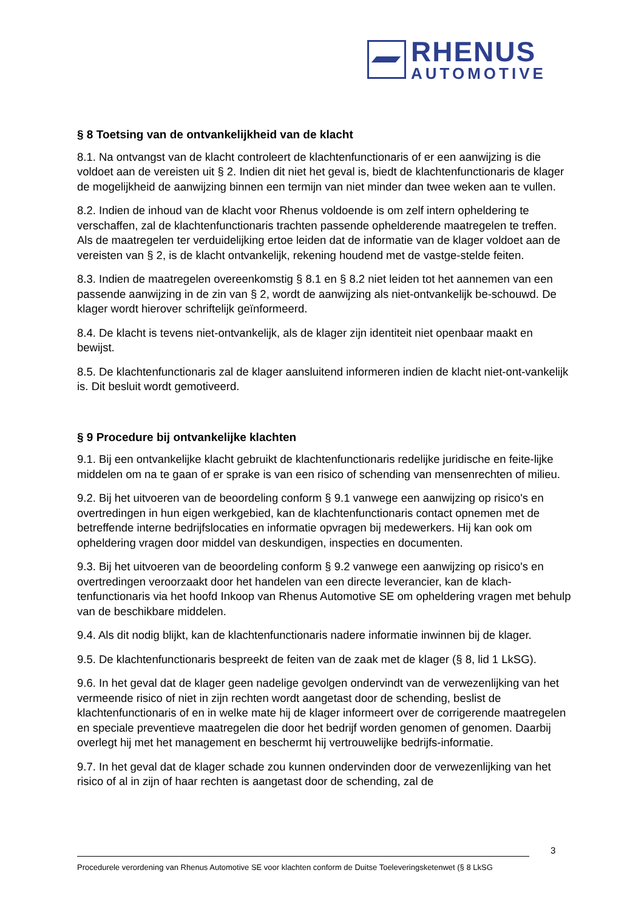RHENUS
AUTOMOTIVE
§ 8 Toetsing van de ontvankelijkheid van de klacht
8.1. Na ontvangst van de klacht controleert de klachtenfunctionaris of er een aanwijzing is die voldoet aan de vereisten uit § 2. Indien dit niet het geval is, biedt de klachtenfunctionaris de klager de mogelijkheid de aanwijzing binnen een termijn van niet minder dan twee weken aan te vullen.
8.2. Indien de inhoud van de klacht voor Rhenus voldoende is om zelf intern opheldering te verschaffen, zal de klachtenfunctionaris trachten passende ophelderende maatregelen te treffen. Als de maatregelen ter verduidelijking ertoe leiden dat de informatie van de klager voldoet aan de vereisten van § 2, is de klacht ontvankelijk, rekening houdend met de vastge-stelde feiten.
8.3. Indien de maatregelen overeenkomstig § 8.1 en § 8.2 niet leiden tot het aannemen van een passende aanwijzing in de zin van § 2, wordt de aanwijzing als niet-ontvankelijk be-schouwd. De klager wordt hierover schriftelijk geïnformeerd.
8.4. De klacht is tevens niet-ontvankelijk, als de klager zijn identiteit niet openbaar maakt en bewijst.
8.5. De klachtenfunctionaris zal de klager aansluitend informeren indien de klacht niet-ont-vankelijk is. Dit besluit wordt gemotiveerd.
§ 9 Procedure bij ontvankelijke klachten
9.1. Bij een ontvankelijke klacht gebruikt de klachtenfunctionaris redelijke juridische en feite-lijke middelen om na te gaan of er sprake is van een risico of schending van mensenrechten of milieu.
9.2. Bij het uitvoeren van de beoordeling conform § 9.1 vanwege een aanwijzing op risico's en overtredingen in hun eigen werkgebied, kan de klachtenfunctionaris contact opnemen met de betreffende interne bedrijfslocaties en informatie opvragen bij medewerkers. Hij kan ook om opheldering vragen door middel van deskundigen, inspecties en documenten.
9.3. Bij het uitvoeren van de beoordeling conform § 9.2 vanwege een aanwijzing op risico's en overtredingen veroorzaakt door het handelen van een directe leverancier, kan de klach-tenfunctionaris via het hoofd Inkoop van Rhenus Automotive SE om opheldering vragen met behulp van de beschikbare middelen.
9.4. Als dit nodig blijkt, kan de klachtenfunctionaris nadere informatie inwinnen bij de klager.
9.5. De klachtenfunctionaris bespreekt de feiten van de zaak met de klager (§ 8, lid 1 LkSG).
9.6. In het geval dat de klager geen nadelige gevolgen ondervindt van de verwezenlijking van het vermeende risico of niet in zijn rechten wordt aangetast door de schending, beslist de klachtenfunctionaris of en in welke mate hij de klager informeert over de corrigerende maatregelen en speciale preventieve maatregelen die door het bedrijf worden genomen of genomen. Daarbij overlegt hij met het management en beschermt hij vertrouwelijke bedrijfs-informatie.
9.7. In het geval dat de klager schade zou kunnen ondervinden door de verwezenlijking van het risico of al in zijn of haar rechten is aangetast door de schending, zal de
3
Procedurele verordening van Rhenus Automotive SE voor klachten conform de Duitse Toeleveringsketenwet (§ 8 LkSG